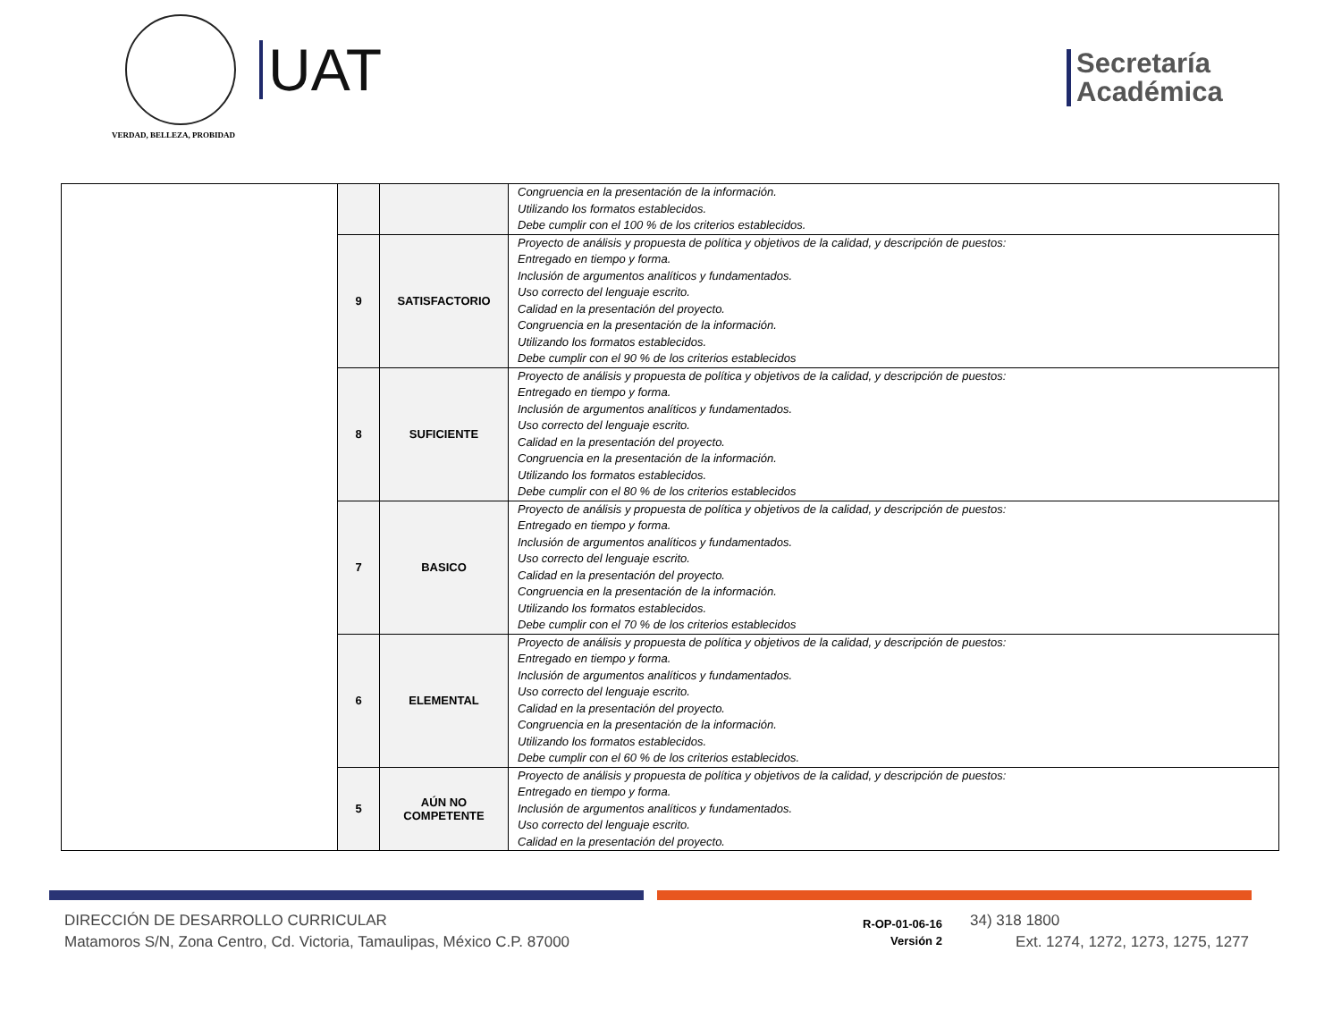VERDAD, BELLEZA, PROBIDAD
UAT
Secretaría
Académica
| | | | Congruencia en la presentación de la información. Utilizando los formatos establecidos. Debe cumplir con el 100 % de los criterios establecidos. |
| | 9 | SATISFACTORIO | Proyecto de análisis y propuesta de política y objetivos de la calidad, y descripción de puestos: Entregado en tiempo y forma. Inclusión de argumentos analíticos y fundamentados. Uso correcto del lenguaje escrito. Calidad en la presentación del proyecto. Congruencia en la presentación de la información. Utilizando los formatos establecidos. Debe cumplir con el 90 % de los criterios establecidos |
| | 8 | SUFICIENTE | Proyecto de análisis y propuesta de política y objetivos de la calidad, y descripción de puestos: Entregado en tiempo y forma. Inclusión de argumentos analíticos y fundamentados. Uso correcto del lenguaje escrito. Calidad en la presentación del proyecto. Congruencia en la presentación de la información. Utilizando los formatos establecidos. Debe cumplir con el 80 % de los criterios establecidos |
| | 7 | BASICO | Proyecto de análisis y propuesta de política y objetivos de la calidad, y descripción de puestos: Entregado en tiempo y forma. Inclusión de argumentos analíticos y fundamentados. Uso correcto del lenguaje escrito. Calidad en la presentación del proyecto. Congruencia en la presentación de la información. Utilizando los formatos establecidos. Debe cumplir con el 70 % de los criterios establecidos |
| | 6 | ELEMENTAL | Proyecto de análisis y propuesta de política y objetivos de la calidad, y descripción de puestos: Entregado en tiempo y forma. Inclusión de argumentos analíticos y fundamentados. Uso correcto del lenguaje escrito. Calidad en la presentación del proyecto. Congruencia en la presentación de la información. Utilizando los formatos establecidos. Debe cumplir con el 60 % de los criterios establecidos. |
| | 5 | AÚN NO COMPETENTE | Proyecto de análisis y propuesta de política y objetivos de la calidad, y descripción de puestos: Entregado en tiempo y forma. Inclusión de argumentos analíticos y fundamentados. Uso correcto del lenguaje escrito. Calidad en la presentación del proyecto. |
DIRECCIÓN DE DESARROLLO CURRICULAR
Matamoros S/N, Zona Centro, Cd. Victoria, Tamaulipas, México C.P. 87000
R-OP-01-06-16
Versión 2
34) 318 1800
Ext. 1274, 1272, 1273, 1275, 1277